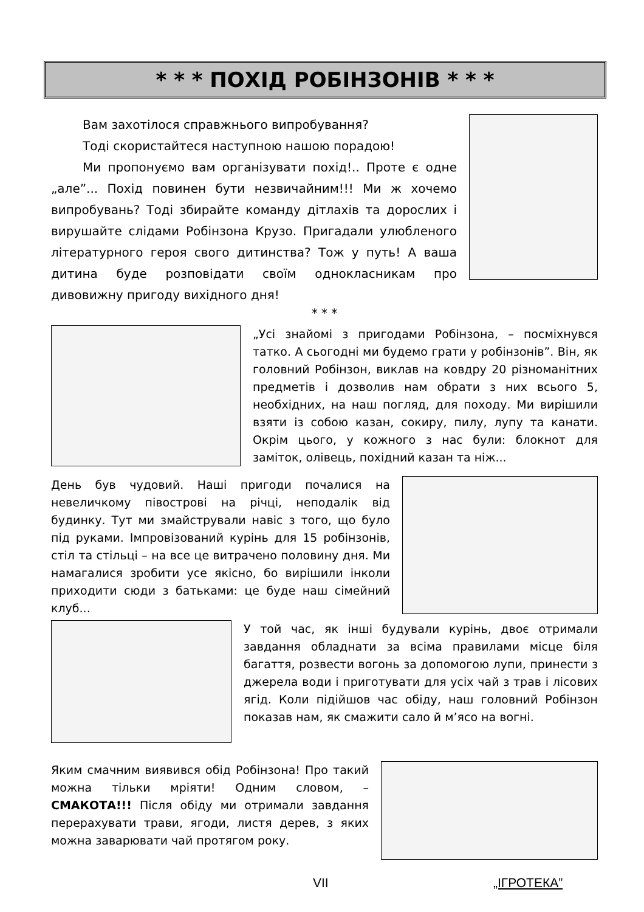* * * ПОХІД РОБІНЗОНІВ * * *
Вам захотілося справжнього випробування?
Тоді скористайтеся наступною нашою порадою!
Ми пропонуємо вам організувати похід!.. Проте є одне „але”... Похід повинен бути незвичайним!!! Ми ж хочемо випробувань? Тоді збирайте команду дітлахів та дорослих і вирушайте слідами Робінзона Крузо. Пригадали улюбленого літературного героя свого дитинства? Тож у путь! А ваша дитина буде розповідати своїм однокласникам про дивовижну пригоду вихідного дня!
* * *
„Усі знайомі з пригодами Робінзона, – посміхнувся татко. А сьогодні ми будемо грати у робінзонів”. Він, як головний Робінзон, виклав на ковдру 20 різноманітних предметів і дозволив нам обрати з них всього 5, необхідних, на наш погляд, для походу. Ми вирішили взяти із собою казан, сокиру, пилу, лупу та канати. Окрім цього, у кожного з нас були: блокнот для заміток, олівець, похідний казан та ніж...
День був чудовий. Наші пригоди почалися на невеличкому півострові на річці, неподалік від будинку. Тут ми змайстрували навіс з того, що було під руками. Імпровізований курінь для 15 робінзонів, стіл та стільці – на все це витрачено половину дня. Ми намагалися зробити усе якісно, бо вирішили інколи приходити сюди з батьками: це буде наш сімейний клуб...
У той час, як інші будували курінь, двоє отримали завдання обладнати за всіма правилами місце біля багаття, розвести вогонь за допомогою лупи, принести з джерела води і приготувати для усіх чай з трав і лісових ягід. Коли підійшов час обіду, наш головний Робінзон показав нам, як смажити сало й м’ясо на вогні.
Яким смачним виявився обід Робінзона! Про такий можна тільки мріяти! Одним словом, – СМАКОТА!!! Після обіду ми отримали завдання перерахувати трави, ягоди, листя дерев, з яких можна заварювати чай протягом року.
VII „ІГРОТЕКА”